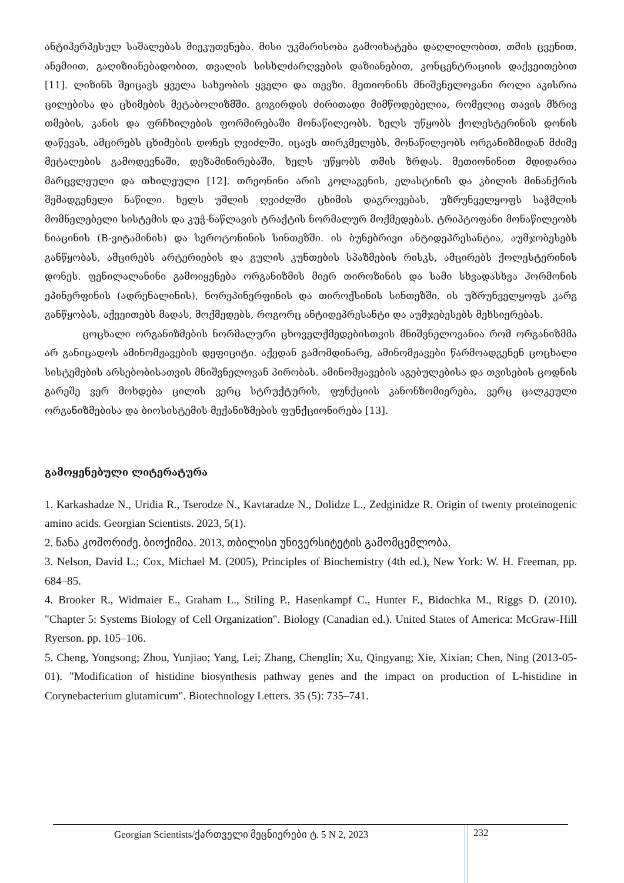ანტიჰერპესულ საშალებას მიეკუთვნება. მისი უკმარისობა გამოიხატება დაღლილობით, თმის ცვენით, ანემიით, გაღიზიანებადობით, თვალის სისხლძარღვების დაზიანებით, კონცენტრაციის დაქვეითებით [11]. ლიზინს შეიცავს ყველა სახეობის ყველი და თევზი. მეთიონინს მნიშვნელოვანი როლი აკისრია ცილებისა და ცხიმების მეტაბოლიზმში. გოგირდის ძირითადი მიმწოდებელია, რომელიც თავის მხრივ თმების, კანის და ფრჩხილების ფორმირებაში მონაწილეობს. ხელს უწყობს ქოლესტერინის დონის დაწევას, ამცირებს ცხიმების დონეს ღვიძლში, იცავს თირკმელებს, მონაწილეობს ორგანიზმიდან მძიმე მეტალების გამოდევნაში, დეზამინირებაში, ხელს უწყობს თმის ზრდას. მეთიონინით მდიდარია მარცვლეული და თხილეული [12]. თრეონინი არის კოლაგენის, ელასტინის და კბილის მინანქრის შემადგენელი ნაწილი. ხელს უშლის ღვიძლში ცხიმის დაგროვებას, უზრუნველყოფს საჭმლის მომნელებელი სისტემის და კუჭ-ნაწლავის ტრაქტის ნორმალურ მოქმედებას. ტრიპტოფანი მონაწილეობს ნიაცინის (B-ვიტამინის) და სეროტონინის სინთეზში. ის ბუნებრივი ანტიდეპრესანტია, აუმჯობესებს განწყობას, ამცირებს არტერიების და გულის კუნთების სპაზმების რისკს, ამცირებს ქოლესტერინის დონეს. ფენილალანინი გამოიყენება ორგანიზმის მიერ თიროზინის და სამი სხვადასხვა ჰორმონის ეპინერფინის (ადრენალინის), ნორეპინერფინის და თიროქსინის სინთეზში. ის უზრუნველყოფს კარგ განწყობას, აქვეითებს მადას, მოქმედებს, როგორც ანტიდეპრესანტი და აუმჯებესებს მეხსიერებას.
ცოცხალი ორგანიზმების ნორმალური ცხოველქმედებისთვის მნიშვნელოვანია რომ ორგანიზმმა არ განიცადოს ამინომჟავების დეფიციტი. აქედან გამომდინარე, ამინომჟავები წარმოადგენენ ცოცხალი სისტემების არსებობისათვის მნიშვნელოვან პირობას. ამინომჟავების აგებულებისა და თვისების ცოდნის გარეშე ვერ მოხდება ცილის ვერც სტრუქტურის, ფუნქციის კანონზომიერება, ვერც ცალკეული ორგანიზმებისა და ბიოსისტემის მექანიზმების ფუნქციონირება [13].
გამოყენებული ლიტერატურა
1. Karkashadze N., Uridia R., Tserodze N., Kavtaradze N., Dolidze L., Zedginidze R. Origin of twenty proteinogenic amino acids. Georgian Scientists. 2023, 5(1).
2. ნანა კოშორიძე. ბიოქიმია. 2013, თბილისი უნივერსიტეტის გამომცემლობა.
3. Nelson, David L.; Cox, Michael M. (2005), Principles of Biochemistry (4th ed.), New York: W. H. Freeman, pp. 684–85.
4. Brooker R., Widmaier E., Graham L., Stiling P., Hasenkampf C., Hunter F., Bidochka M., Riggs D. (2010). "Chapter 5: Systems Biology of Cell Organization". Biology (Canadian ed.). United States of America: McGraw-Hill Ryerson. pp. 105–106.
5. Cheng, Yongsong; Zhou, Yunjiao; Yang, Lei; Zhang, Chenglin; Xu, Qingyang; Xie, Xixian; Chen, Ning (2013-05-01). "Modification of histidine biosynthesis pathway genes and the impact on production of L-histidine in Corynebacterium glutamicum". Biotechnology Letters. 35 (5): 735–741.
Georgian Scientists/ქართველი მეცნიერები ტ. 5 N 2, 2023 232